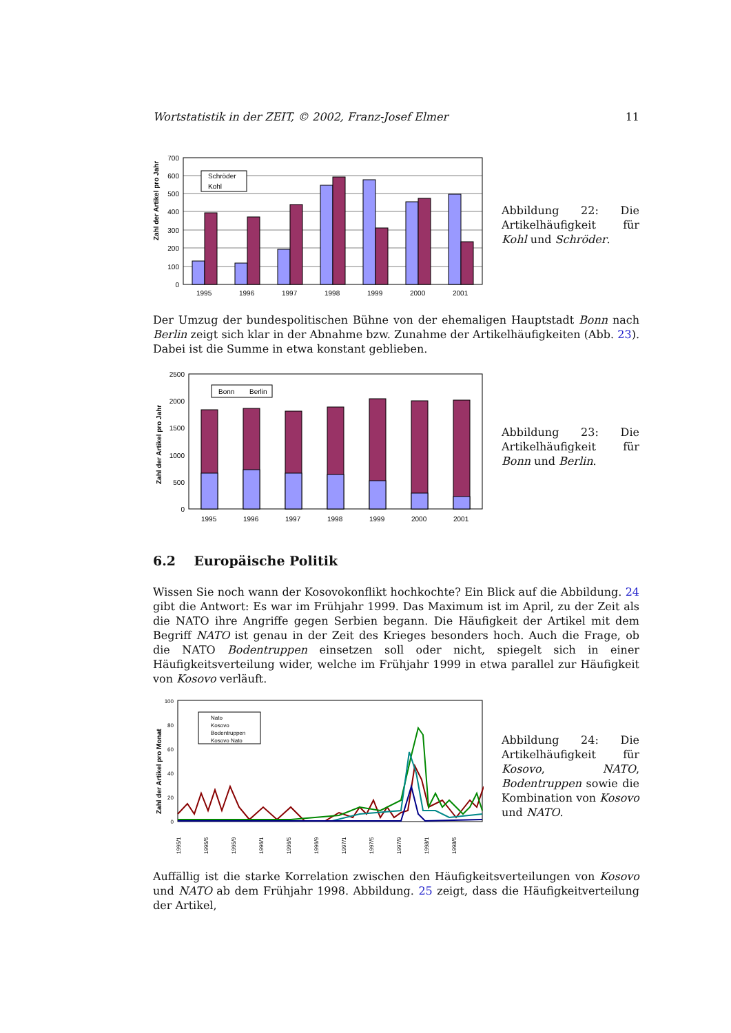Wortstatistik in der ZEIT, © 2002, Franz-Josef Elmer 11
Zahl der Artikel pro Jahr
Schröder
Kohl
700
600
500
400
300
200
100
0
1995
1996
1997
1998
1999
2000
2001
Abbildung 22: Die Artikelhäufigkeit für Kohl und Schröder.
Der Umzug der bundespolitischen Bühne von der ehemaligen Hauptstadt Bonn nach Berlin zeigt sich klar in der Abnahme bzw. Zunahme der Artikelhäufigkeiten (Abb. 23). Dabei ist die Summe in etwa konstant geblieben.
Zahl der Artikel pro Jahr
Bonn
Berlin
2500
2000
1500
1000
500
0
1995
1996
1997
1998
1999
2000
2001
Abbildung 23: Die Artikelhäufigkeit für Bonn und Berlin.
6.2 Europäische Politik
Wissen Sie noch wann der Kosovokonflikt hochkochte? Ein Blick auf die Abbildung. 24 gibt die Antwort: Es war im Frühjahr 1999. Das Maximum ist im April, zu der Zeit als die NATO ihre Angriffe gegen Serbien begann. Die Häufigkeit der Artikel mit dem Begriff NATO ist genau in der Zeit des Krieges besonders hoch. Auch die Frage, ob die NATO Bodentruppen einsetzen soll oder nicht, spiegelt sich in einer Häufigkeitsverteilung wider, welche im Frühjahr 1999 in etwa parallel zur Häufigkeit von Kosovo verläuft.
Zahl der Artikel pro Monat
100
80
60
40
20
0
Nato
Kosovo
Bodentruppen
Kosovo Nato
1995/1
1995/5
1995/9
1996/1
1996/5
1996/9
1997/1
1997/5
1997/9
1998/1
1998/5
Abbildung 24: Die Artikelhäufigkeit für Kosovo, NATO, Bodentruppen sowie die Kombination von Kosovo und NATO.
Auffällig ist die starke Korrelation zwischen den Häufigkeitsverteilungen von Kosovo und NATO ab dem Frühjahr 1998. Abbildung. 25 zeigt, dass die Häufigkeitverteilung der Artikel,